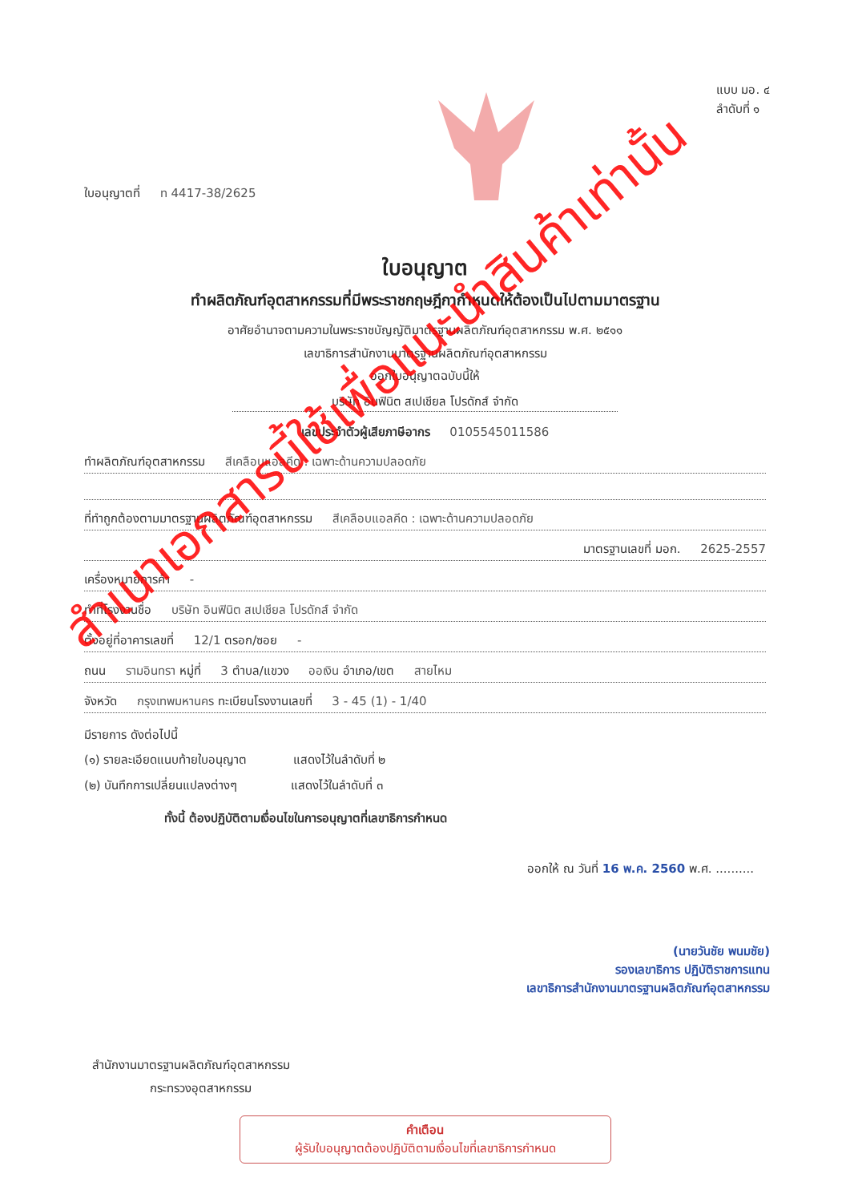ใบอนุญาตที่ ท 4417-38/2625
แบบ มอ. ๔
ลำดับที่ ๑
ใบอนุญาต
ทำผลิตภัณฑ์อุตสาหกรรมที่มีพระราชกฤษฎีกากำหนดให้ต้องเป็นไปตามมาตรฐาน
อาศัยอำนาจตามความในพระราชบัญญัติมาตรฐานผลิตภัณฑ์อุตสาหกรรม พ.ศ. ๒๕๑๑
เลขาธิการสำนักงานมาตรฐานผลิตภัณฑ์อุตสาหกรรม
ออกใบอนุญาตฉบับนี้ให้
บริษัท อินฟินิต สเปเชียล โปรดักส์ จำกัด
เลขประจำตัวผู้เสียภาษีอากร 0105545011586
ทำผลิตภัณฑ์อุตสาหกรรม สีเคลือบแอลคีด : เฉพาะด้านความปลอดภัย
ที่ทำถูกต้องตามมาตรฐานผลิตภัณฑ์อุตสาหกรรม สีเคลือบแอลคีด : เฉพาะด้านความปลอดภัย
มาตรฐานเลขที่ มอก. 2625-2557
เครื่องหมายการค้า -
ทำที่โรงงานชื่อ บริษัท อินฟินิต สเปเชียล โปรดักส์ จำกัด
ตั้งอยู่ที่อาคารเลขที่ 12/1 ตรอก/ซอย -
ถนน รามอินทรา หมู่ที่ 3 ตำบล/แขวง ออเงิน อำเภอ/เขต สายไหม
จังหวัด กรุงเทพมหานคร ทะเบียนโรงงานเลขที่ 3 - 45 (1) - 1/40
มีรายการ ดังต่อไปนี้
(๑) รายละเอียดแนบท้ายใบอนุญาต แสดงไว้ในลำดับที่ ๒
(๒) บันทึกการเปลี่ยนแปลงต่างๆ แสดงไว้ในลำดับที่ ๓
ทั้งนี้ ต้องปฏิบัติตามเงื่อนไขในการอนุญาตที่เลขาธิการกำหนด
ออกให้ ณ วันที่ 16 พ.ค. 2560 พ.ศ. ..........
(นายวันชัย พนมชัย)
รองเลขาธิการ ปฏิบัติราชการแทน
เลขาธิการสำนักงานมาตรฐานผลิตภัณฑ์อุตสาหกรรม
สำนักงานมาตรฐานผลิตภัณฑ์อุตสาหกรรม
กระทรวงอุตสาหกรรม
คำเตือน
ผู้รับใบอนุญาตต้องปฏิบัติตามเงื่อนไขที่เลขาธิการกำหนด
สำเนาเอกสารนี้ใช้เพื่อแนะนำสินค้าเท่านั้น